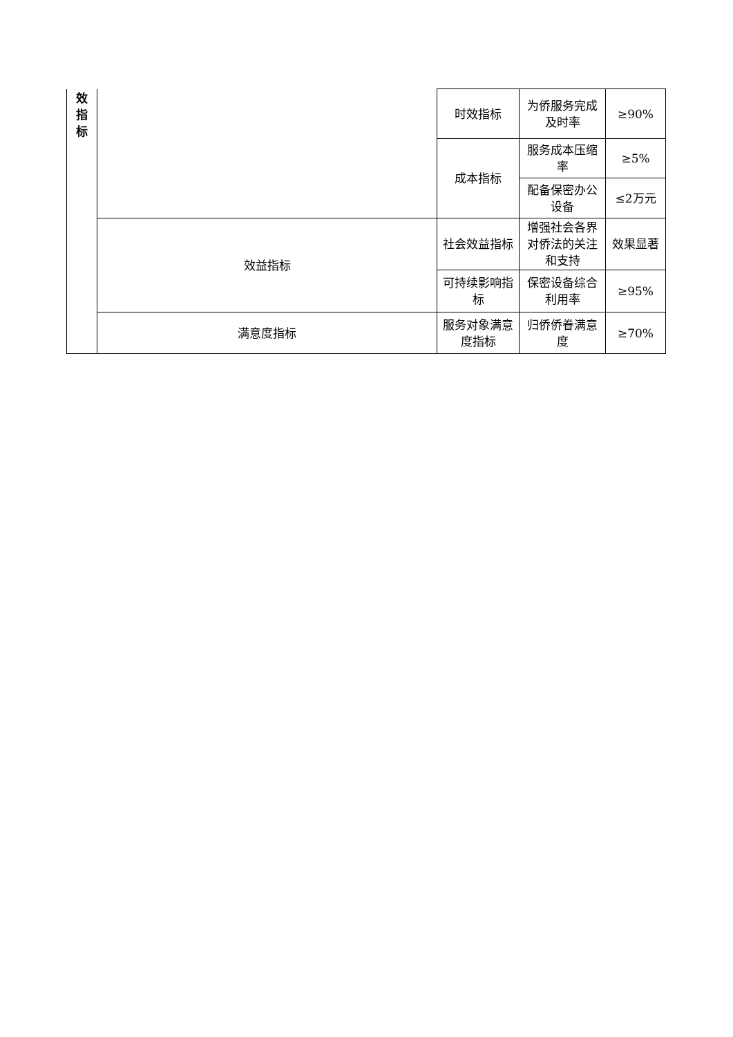| 效 指 标 | | 时效指标 | 为侨服务完成及时率 | ≥90% |
| | | 成本指标 | 服务成本压缩率 | ≥5% |
| | | | 配备保密办公设备 | ≤2万元 |
| | 效益指标 | 社会效益指标 | 增强社会各界对侨法的关注和支持 | 效果显著 |
| | | 可持续影响指标 | 保密设备综合利用率 | ≥95% |
| | 满意度指标 | 服务对象满意度指标 | 归侨侨眷满意度 | ≥70% |